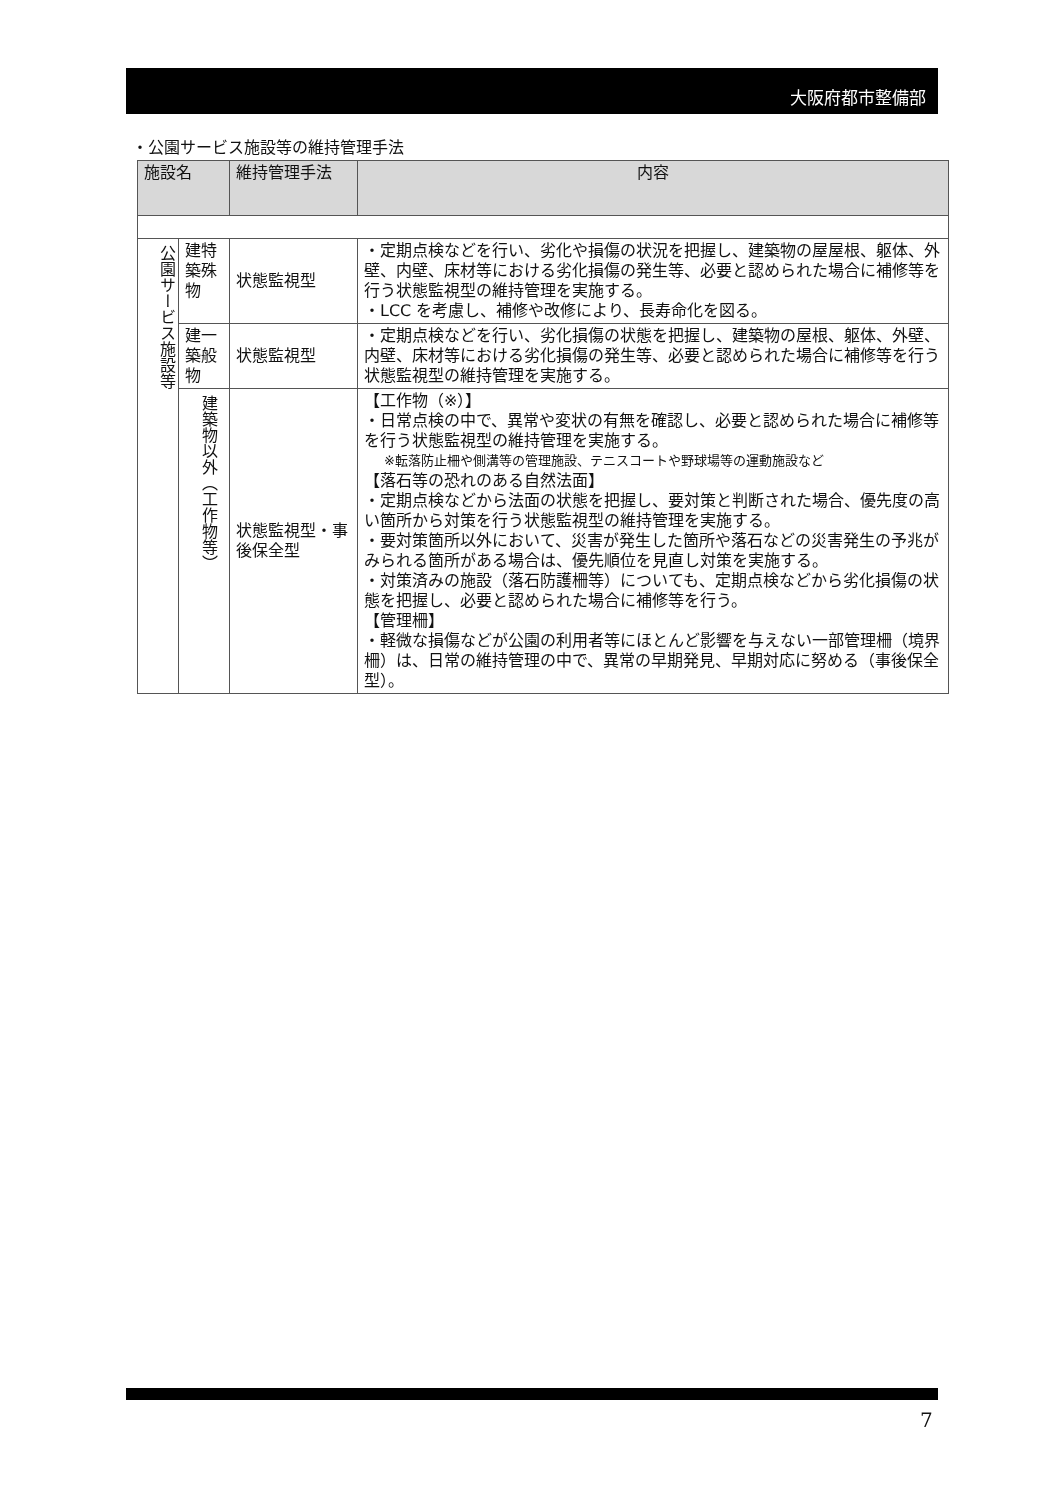大阪府都市整備部
・公園サービス施設等の維持管理手法
| 施設名 | | 維持管理手法 | 内容 |
| --- | --- | --- | --- |
| 公園サービス施設等 | 建特 築殊 物 | 状態監視型 | ・定期点検などを行い、劣化や損傷の状況を把握し、建築物の屋屋根、躯体、外壁、内壁、床材等における劣化損傷の発生等、必要と認められた場合に補修等を行う状態監視型の維持管理を実施する。 ・LCC を考慮し、補修や改修により、長寿命化を図る。 |
| | 建一 築般 物 | 状態監視型 | ・定期点検などを行い、劣化損傷の状態を把握し、建築物の屋根、躯体、外壁、内壁、床材等における劣化損傷の発生等、必要と認められた場合に補修等を行う状態監視型の維持管理を実施する。 |
| | 建築物以外（工作物等） | 状態監視型・事後保全型 | 【工作物（※）】 ・日常点検の中で、異常や変状の有無を確認し、必要と認められた場合に補修等を行う状態監視型の維持管理を実施する。 ※転落防止柵や側溝等の管理施設、テニスコートや野球場等の運動施設など 【落石等の恐れのある自然法面】 ・定期点検などから法面の状態を把握し、要対策と判断された場合、優先度の高い箇所から対策を行う状態監視型の維持管理を実施する。 ・要対策箇所以外において、災害が発生した箇所や落石などの災害発生の予兆がみられる箇所がある場合は、優先順位を見直し対策を実施する。 ・対策済みの施設（落石防護柵等）についても、定期点検などから劣化損傷の状態を把握し、必要と認められた場合に補修等を行う。 【管理柵】 ・軽微な損傷などが公園の利用者等にほとんど影響を与えない一部管理柵（境界柵）は、日常の維持管理の中で、異常の早期発見、早期対応に努める（事後保全型）。 |
7